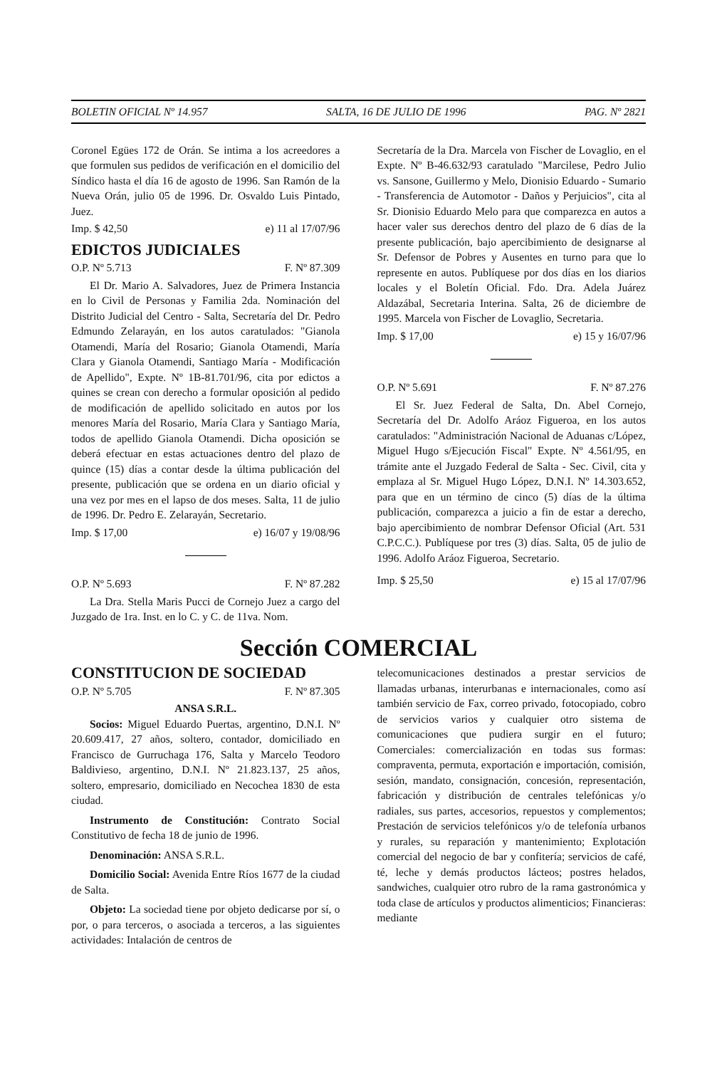BOLETIN OFICIAL Nº 14.957 SALTA, 16 DE JULIO DE 1996 PAG. Nº 2821
Coronel Egües 172 de Orán. Se intima a los acreedores a que formulen sus pedidos de verificación en el domicilio del Síndico hasta el día 16 de agosto de 1996. San Ramón de la Nueva Orán, julio 05 de 1996. Dr. Osvaldo Luis Pintado, Juez.
Imp. $ 42,50 e) 11 al 17/07/96
EDICTOS JUDICIALES
O.P. Nº 5.713 F. Nº 87.309
El Dr. Mario A. Salvadores, Juez de Primera Instancia en lo Civil de Personas y Familia 2da. Nominación del Distrito Judicial del Centro - Salta, Secretaría del Dr. Pedro Edmundo Zelarayán, en los autos caratulados: "Gianola Otamendi, María del Rosario; Gianola Otamendi, María Clara y Gianola Otamendi, Santiago María - Modificación de Apellido", Expte. Nº 1B-81.701/96, cita por edictos a quines se crean con derecho a formular oposición al pedido de modificación de apellido solicitado en autos por los menores María del Rosario, María Clara y Santiago María, todos de apellido Gianola Otamendi. Dicha oposición se deberá efectuar en estas actuaciones dentro del plazo de quince (15) días a contar desde la última publicación del presente, publicación que se ordena en un diario oficial y una vez por mes en el lapso de dos meses. Salta, 11 de julio de 1996. Dr. Pedro E. Zelarayán, Secretario.
Imp. $ 17,00 e) 16/07 y 19/08/96
O.P. Nº 5.693 F. Nº 87.282
La Dra. Stella Maris Pucci de Cornejo Juez a cargo del Juzgado de 1ra. Inst. en lo C. y C. de 11va. Nom.
Secretaría de la Dra. Marcela von Fischer de Lovaglio, en el Expte. Nº B-46.632/93 caratulado "Marcilese, Pedro Julio vs. Sansone, Guillermo y Melo, Dionisio Eduardo - Sumario - Transferencia de Automotor - Daños y Perjuicios", cita al Sr. Dionisio Eduardo Melo para que comparezca en autos a hacer valer sus derechos dentro del plazo de 6 días de la presente publicación, bajo apercibimiento de designarse al Sr. Defensor de Pobres y Ausentes en turno para que lo represente en autos. Publíquese por dos días en los diarios locales y el Boletín Oficial. Fdo. Dra. Adela Juárez Aldazábal, Secretaria Interina. Salta, 26 de diciembre de 1995. Marcela von Fischer de Lovaglio, Secretaria.
Imp. $ 17,00 e) 15 y 16/07/96
O.P. Nº 5.691 F. Nº 87.276
El Sr. Juez Federal de Salta, Dn. Abel Cornejo, Secretaría del Dr. Adolfo Aráoz Figueroa, en los autos caratulados: "Administración Nacional de Aduanas c/López, Miguel Hugo s/Ejecución Fiscal" Expte. Nº 4.561/95, en trámite ante el Juzgado Federal de Salta - Sec. Civil, cita y emplaza al Sr. Miguel Hugo López, D.N.I. Nº 14.303.652, para que en un término de cinco (5) días de la última publicación, comparezca a juicio a fin de estar a derecho, bajo apercibimiento de nombrar Defensor Oficial (Art. 531 C.P.C.C.). Publíquese por tres (3) días. Salta, 05 de julio de 1996. Adolfo Aráoz Figueroa, Secretario.
Imp. $ 25,50 e) 15 al 17/07/96
Sección COMERCIAL
CONSTITUCION DE SOCIEDAD
O.P. Nº 5.705 F. Nº 87.305
ANSA S.R.L.
Socios: Miguel Eduardo Puertas, argentino, D.N.I. Nº 20.609.417, 27 años, soltero, contador, domiciliado en Francisco de Gurruchaga 176, Salta y Marcelo Teodoro Baldivieso, argentino, D.N.I. Nº 21.823.137, 25 años, soltero, empresario, domiciliado en Necochea 1830 de esta ciudad.
Instrumento de Constitución: Contrato Social Constitutivo de fecha 18 de junio de 1996.
Denominación: ANSA S.R.L.
Domicilio Social: Avenida Entre Ríos 1677 de la ciudad de Salta.
Objeto: La sociedad tiene por objeto dedicarse por sí, o por, o para terceros, o asociada a terceros, a las siguientes actividades: Intalación de centros de
telecomunicaciones destinados a prestar servicios de llamadas urbanas, interurbanas e internacionales, como así también servicio de Fax, correo privado, fotocopiado, cobro de servicios varios y cualquier otro sistema de comunicaciones que pudiera surgir en el futuro; Comerciales: comercialización en todas sus formas: compraventa, permuta, exportación e importación, comisión, sesión, mandato, consignación, concesión, representación, fabricación y distribución de centrales telefónicas y/o radiales, sus partes, accesorios, repuestos y complementos; Prestación de servicios telefónicos y/o de telefonía urbanos y rurales, su reparación y mantenimiento; Explotación comercial del negocio de bar y confitería; servicios de café, té, leche y demás productos lácteos; postres helados, sandwiches, cualquier otro rubro de la rama gastronómica y toda clase de artículos y productos alimenticios; Financieras: mediante